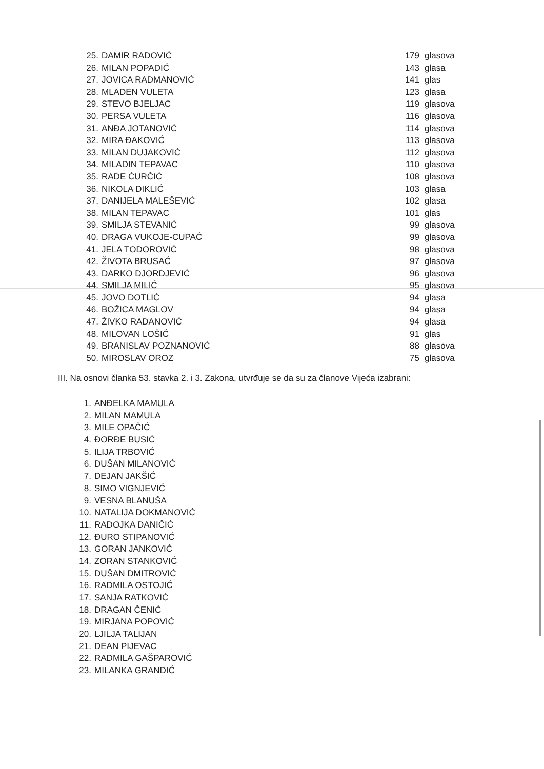| 25. | DAMIR RADOVIĆ | 179 | glasova |
| 26. | MILAN POPADIĆ | 143 | glasa |
| 27. | JOVICA RADMANOVIĆ | 141 | glas |
| 28. | MLADEN VULETA | 123 | glasa |
| 29. | STEVO BJELJAC | 119 | glasova |
| 30. | PERSA VULETA | 116 | glasova |
| 31. | ANĐA JOTANOVIĆ | 114 | glasova |
| 32. | MIRA ĐAKOVIĆ | 113 | glasova |
| 33. | MILAN DUJAKOVIĆ | 112 | glasova |
| 34. | MILADIN TEPAVAC | 110 | glasova |
| 35. | RADE ĆURČIĆ | 108 | glasova |
| 36. | NIKOLA DIKLIĆ | 103 | glasa |
| 37. | DANIJELA MALEŠEVIĆ | 102 | glasa |
| 38. | MILAN TEPAVAC | 101 | glas |
| 39. | SMILJA STEVANIĆ | 99 | glasova |
| 40. | DRAGA VUKOJE-CUPAĆ | 99 | glasova |
| 41. | JELA TODOROVIĆ | 98 | glasova |
| 42. | ŽIVOTA BRUSAĆ | 97 | glasova |
| 43. | DARKO DJORDJEVIĆ | 96 | glasova |
| 44. | SMILJA MILIĆ | 95 | glasova |
| 45. | JOVO DOTLIĆ | 94 | glasa |
| 46. | BOŽICA MAGLOV | 94 | glasa |
| 47. | ŽIVKO RADANOVIĆ | 94 | glasa |
| 48. | MILOVAN LOŠIĆ | 91 | glas |
| 49. | BRANISLAV POZNANOVIĆ | 88 | glasova |
| 50. | MIROSLAV OROZ | 75 | glasova |
III. Na osnovi članka 53. stavka 2. i 3. Zakona, utvrđuje se da su za članove Vijeća izabrani:
1. ANĐELKA MAMULA
2. MILAN MAMULA
3. MILE OPAČIĆ
4. ĐORĐE BUSIĆ
5. ILIJA TRBOVIĆ
6. DUŠAN MILANOVIĆ
7. DEJAN JAKŠIĆ
8. SIMO VIGNJEVIĆ
9. VESNA BLANUŠA
10. NATALIJA DOKMANOVIĆ
11. RADOJKA DANIČIĆ
12. ĐURO STIPANOVIĆ
13. GORAN JANKOVIĆ
14. ZORAN STANKOVIĆ
15. DUŠAN DMITROVIĆ
16. RADMILA OSTOJIĆ
17. SANJA RATKOVIĆ
18. DRAGAN ČENIĆ
19. MIRJANA POPOVIĆ
20. LJILJA TALIJAN
21. DEAN PIJEVAC
22. RADMILA GAŠPAROVIĆ
23. MILANKA GRANDIĆ